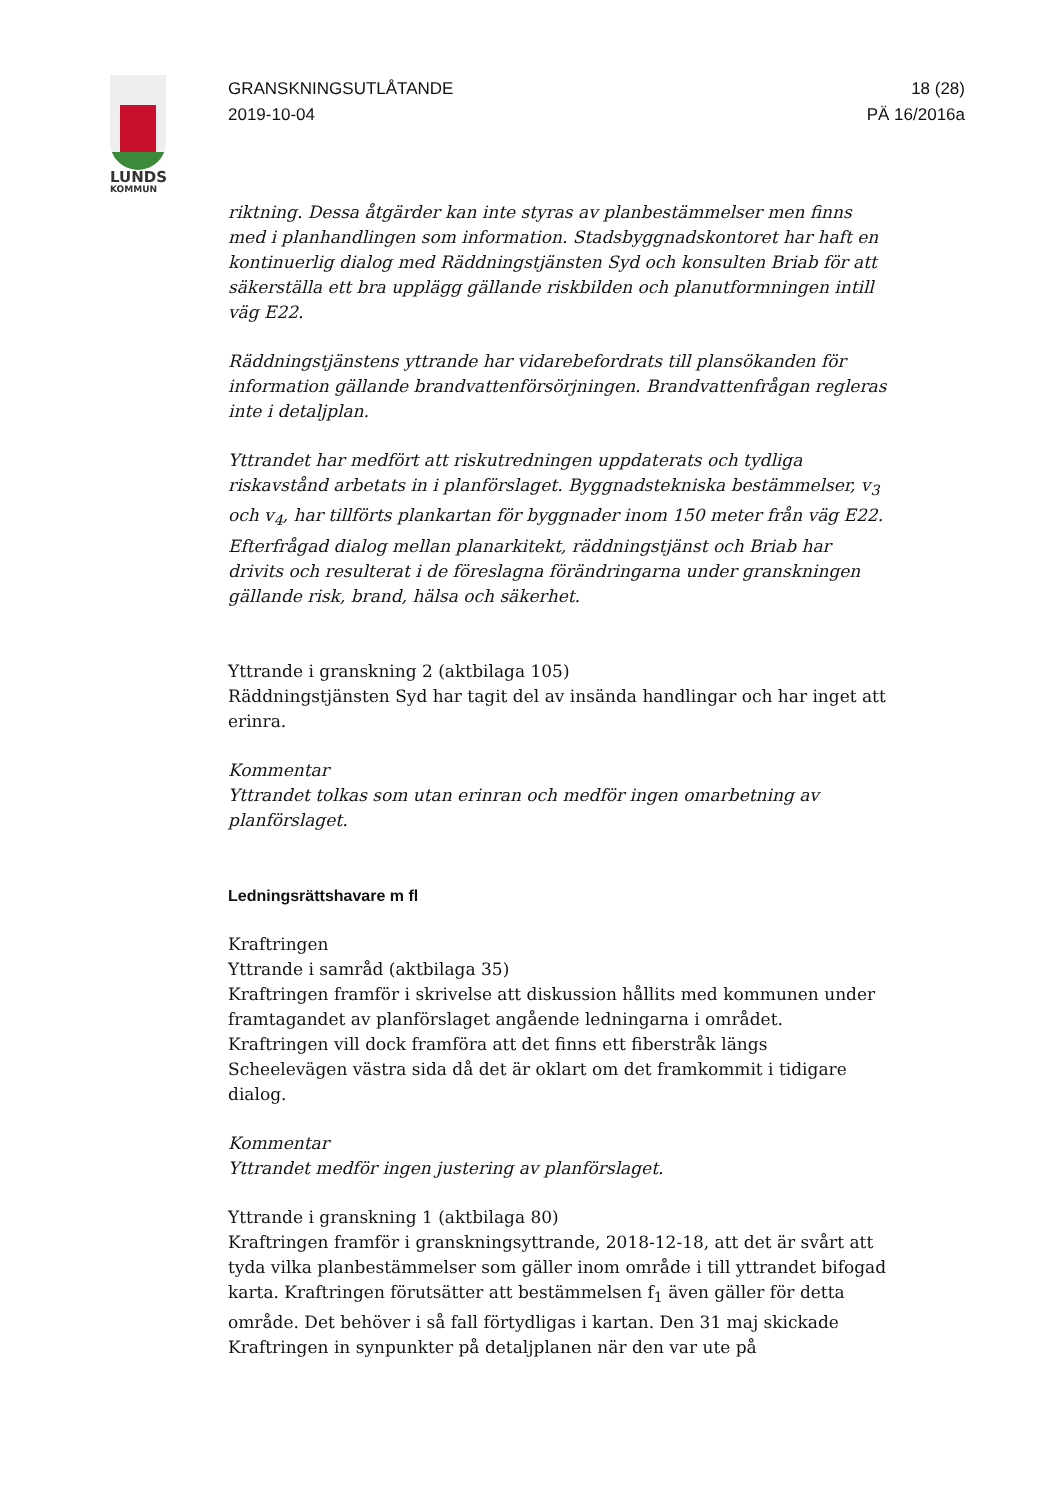LUNDS
KOMMUN
GRANSKNINGSUTLÅTANDE
2019-10-04
18 (28)
PÄ 16/2016a
riktning. Dessa åtgärder kan inte styras av planbestämmelser men finns med i planhandlingen som information. Stadsbyggnadskontoret har haft en kontinuerlig dialog med Räddningstjänsten Syd och konsulten Briab för att säkerställa ett bra upplägg gällande riskbilden och planutformningen intill väg E22.
Räddningstjänstens yttrande har vidarebefordrats till plansökanden för information gällande brandvattenförsörjningen. Brandvattenfrågan regleras inte i detaljplan.
Yttrandet har medfört att riskutredningen uppdaterats och tydliga riskavstånd arbetats in i planförslaget. Byggnadstekniska bestämmelser, v<sub>3</sub> och v<sub>4</sub>, har tillförts plankartan för byggnader inom 150 meter från väg E22. Efterfrågad dialog mellan planarkitekt, räddningstjänst och Briab har drivits och resulterat i de föreslagna förändringarna under granskningen gällande risk, brand, hälsa och säkerhet.
Yttrande i granskning 2 (aktbilaga 105)
Räddningstjänsten Syd har tagit del av insända handlingar och har inget att erinra.
Kommentar
Yttrandet tolkas som utan erinran och medför ingen omarbetning av planförslaget.
Ledningsrättshavare m fl
Kraftringen
Yttrande i samråd (aktbilaga 35)
Kraftringen framför i skrivelse att diskussion hållits med kommunen under framtagandet av planförslaget angående ledningarna i området. Kraftringen vill dock framföra att det finns ett fiberstråk längs Scheelevägen västra sida då det är oklart om det framkommit i tidigare dialog.
Kommentar
Yttrandet medför ingen justering av planförslaget.
Yttrande i granskning 1 (aktbilaga 80)
Kraftringen framför i granskningsyttrande, 2018-12-18, att det är svårt att tyda vilka planbestämmelser som gäller inom område i till yttrandet bifogad karta. Kraftringen förutsätter att bestämmelsen f<sub>1</sub> även gäller för detta område. Det behöver i så fall förtydligas i kartan. Den 31 maj skickade Kraftringen in synpunkter på detaljplanen när den var ute på